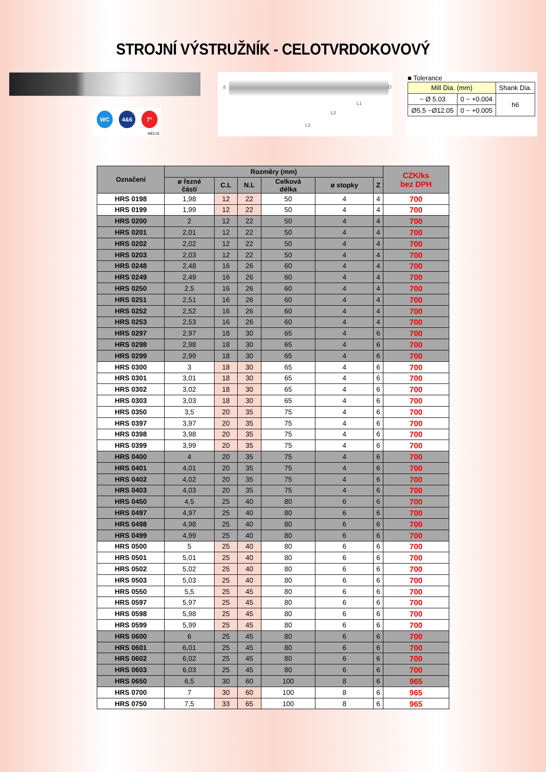STROJNÍ VÝSTRUŽNÍK - CELOTVRDOKOVOVÝ
WC 4&6 7°
HELIX
d D
L1
L2
L3
■ Tolerance
| Mill Dia. (mm) | | Shank Dia. |
| ~ Ø 5.03 | 0 ~ +0.004 | h6 |
| Ø5.5 ~Ø12.05 | 0 ~ +0.005 | |
| Označení | Rozměry (mm) | | | | | | CZK/ks bez DPH |
| --- | --- | --- | --- | --- | --- | --- | --- |
| | ø řezné části | C.L | N.L | Celková délka | ø stopky | Z | |
| HRS 0198 | 1,98 | 12 | 22 | 50 | 4 | 4 | 700 |
| HRS 0199 | 1,99 | 12 | 22 | 50 | 4 | 4 | 700 |
| HRS 0200 | 2 | 12 | 22 | 50 | 4 | 4 | 700 |
| HRS 0201 | 2,01 | 12 | 22 | 50 | 4 | 4 | 700 |
| HRS 0202 | 2,02 | 12 | 22 | 50 | 4 | 4 | 700 |
| HRS 0203 | 2,03 | 12 | 22 | 50 | 4 | 4 | 700 |
| HRS 0248 | 2,48 | 16 | 26 | 60 | 4 | 4 | 700 |
| HRS 0249 | 2,49 | 16 | 26 | 60 | 4 | 4 | 700 |
| HRS 0250 | 2,5 | 16 | 26 | 60 | 4 | 4 | 700 |
| HRS 0251 | 2,51 | 16 | 26 | 60 | 4 | 4 | 700 |
| HRS 0252 | 2,52 | 16 | 26 | 60 | 4 | 4 | 700 |
| HRS 0253 | 2,53 | 16 | 26 | 60 | 4 | 4 | 700 |
| HRS 0297 | 2,97 | 18 | 30 | 65 | 4 | 6 | 700 |
| HRS 0298 | 2,98 | 18 | 30 | 65 | 4 | 6 | 700 |
| HRS 0299 | 2,99 | 18 | 30 | 65 | 4 | 6 | 700 |
| HRS 0300 | 3 | 18 | 30 | 65 | 4 | 6 | 700 |
| HRS 0301 | 3,01 | 18 | 30 | 65 | 4 | 6 | 700 |
| HRS 0302 | 3,02 | 18 | 30 | 65 | 4 | 6 | 700 |
| HRS 0303 | 3,03 | 18 | 30 | 65 | 4 | 6 | 700 |
| HRS 0350 | 3,5 | 20 | 35 | 75 | 4 | 6 | 700 |
| HRS 0397 | 3,97 | 20 | 35 | 75 | 4 | 6 | 700 |
| HRS 0398 | 3,98 | 20 | 35 | 75 | 4 | 6 | 700 |
| HRS 0399 | 3,99 | 20 | 35 | 75 | 4 | 6 | 700 |
| HRS 0400 | 4 | 20 | 35 | 75 | 4 | 6 | 700 |
| HRS 0401 | 4,01 | 20 | 35 | 75 | 4 | 6 | 700 |
| HRS 0402 | 4,02 | 20 | 35 | 75 | 4 | 6 | 700 |
| HRS 0403 | 4,03 | 20 | 35 | 75 | 4 | 6 | 700 |
| HRS 0450 | 4,5 | 25 | 40 | 80 | 6 | 6 | 700 |
| HRS 0497 | 4,97 | 25 | 40 | 80 | 6 | 6 | 700 |
| HRS 0498 | 4,98 | 25 | 40 | 80 | 6 | 6 | 700 |
| HRS 0499 | 4,99 | 25 | 40 | 80 | 6 | 6 | 700 |
| HRS 0500 | 5 | 25 | 40 | 80 | 6 | 6 | 700 |
| HRS 0501 | 5,01 | 25 | 40 | 80 | 6 | 6 | 700 |
| HRS 0502 | 5,02 | 25 | 40 | 80 | 6 | 6 | 700 |
| HRS 0503 | 5,03 | 25 | 40 | 80 | 6 | 6 | 700 |
| HRS 0550 | 5,5 | 25 | 45 | 80 | 6 | 6 | 700 |
| HRS 0597 | 5,97 | 25 | 45 | 80 | 6 | 6 | 700 |
| HRS 0598 | 5,98 | 25 | 45 | 80 | 6 | 6 | 700 |
| HRS 0599 | 5,99 | 25 | 45 | 80 | 6 | 6 | 700 |
| HRS 0600 | 6 | 25 | 45 | 80 | 6 | 6 | 700 |
| HRS 0601 | 6,01 | 25 | 45 | 80 | 6 | 6 | 700 |
| HRS 0602 | 6,02 | 25 | 45 | 80 | 6 | 6 | 700 |
| HRS 0603 | 6,03 | 25 | 45 | 80 | 6 | 6 | 700 |
| HRS 0650 | 6,5 | 30 | 60 | 100 | 8 | 6 | 965 |
| HRS 0700 | 7 | 30 | 60 | 100 | 8 | 6 | 965 |
| HRS 0750 | 7,5 | 33 | 65 | 100 | 8 | 6 | 965 |